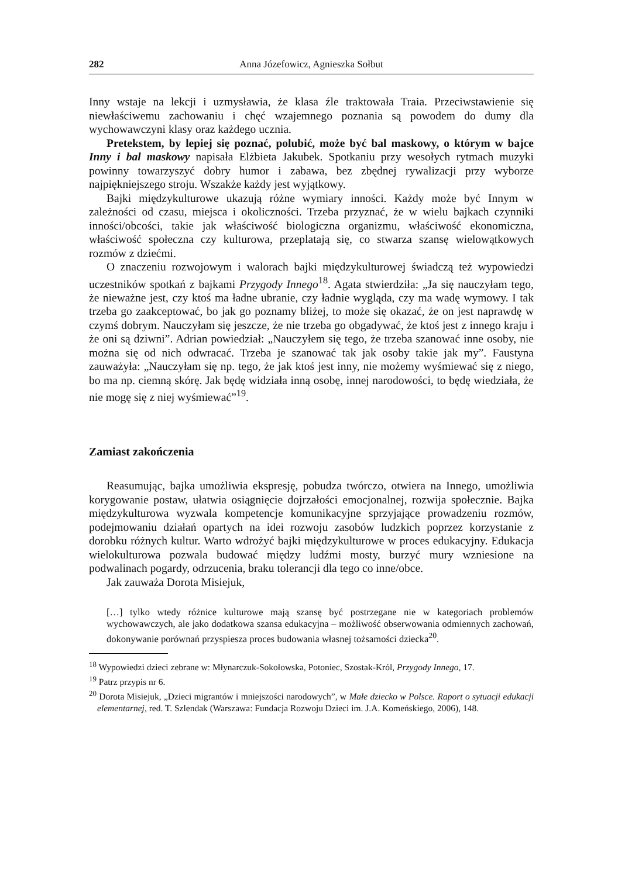282 Anna Józefowicz, Agnieszka Sołbut
Inny wstaje na lekcji i uzmysławia, że klasa źle traktowała Traia. Przeciwstawienie się niewłaściwemu zachowaniu i chęć wzajemnego poznania są powodem do dumy dla wychowawczyni klasy oraz każdego ucznia.
Pretekstem, by lepiej się poznać, polubić, może być bal maskowy, o którym w bajce Inny i bal maskowy napisała Elżbieta Jakubek. Spotkaniu przy wesołych rytmach muzyki powinny towarzyszyć dobry humor i zabawa, bez zbędnej rywalizacji przy wyborze najpiękniejszego stroju. Wszakże każdy jest wyjątkowy.
Bajki międzykulturowe ukazują różne wymiary inności. Każdy może być Innym w zależności od czasu, miejsca i okoliczności. Trzeba przyznać, że w wielu bajkach czynniki inności/obcości, takie jak właściwość biologiczna organizmu, właściwość ekonomiczna, właściwość społeczna czy kulturowa, przeplatają się, co stwarza szansę wielowątkowych rozmów z dziećmi.
O znaczeniu rozwojowym i walorach bajki międzykulturowej świadczą też wypowiedzi uczestników spotkań z bajkami Przygody Innego<sup>18</sup>. Agata stwierdziła: „Ja się nauczyłam tego, że nieważne jest, czy ktoś ma ładne ubranie, czy ładnie wygląda, czy ma wadę wymowy. I tak trzeba go zaakceptować, bo jak go poznamy bliżej, to może się okazać, że on jest naprawdę w czymś dobrym. Nauczyłam się jeszcze, że nie trzeba go obgadywać, że ktoś jest z innego kraju i że oni są dziwni”. Adrian powiedział: „Nauczyłem się tego, że trzeba szanować inne osoby, nie można się od nich odwracać. Trzeba je szanować tak jak osoby takie jak my”. Faustyna zauważyła: „Nauczyłam się np. tego, że jak ktoś jest inny, nie możemy wyśmiewać się z niego, bo ma np. ciemną skórę. Jak będę widziała inną osobę, innej narodowości, to będę wiedziała, że nie mogę się z niej wyśmiewać”<sup>19</sup>.
Zamiast zakończenia
Reasumując, bajka umożliwia ekspresję, pobudza twórczo, otwiera na Innego, umożliwia korygowanie postaw, ułatwia osiągnięcie dojrzałości emocjonalnej, rozwija społecznie. Bajka międzykulturowa wyzwala kompetencje komunikacyjne sprzyjające prowadzeniu rozmów, podejmowaniu działań opartych na idei rozwoju zasobów ludzkich poprzez korzystanie z dorobku różnych kultur. Warto wdrożyć bajki międzykulturowe w proces edukacyjny. Edukacja wielokulturowa pozwala budować między ludźmi mosty, burzyć mury wzniesione na podwalinach pogardy, odrzucenia, braku tolerancji dla tego co inne/obce.
Jak zauważa Dorota Misiejuk,
[…] tylko wtedy różnice kulturowe mają szansę być postrzegane nie w kategoriach problemów wychowawczych, ale jako dodatkowa szansa edukacyjna – możliwość obserwowania odmiennych zachowań, dokonywanie porównań przyspiesza proces budowania własnej tożsamości dziecka<sup>20</sup>.
<sup>18</sup> Wypowiedzi dzieci zebrane w: Młynarczuk-Sokołowska, Potoniec, Szostak-Król, Przygody Innego, 17.
<sup>19</sup> Patrz przypis nr 6.
<sup>20</sup> Dorota Misiejuk, „Dzieci migrantów i mniejszości narodowych”, w Małe dziecko w Polsce. Raport o sytuacji edukacji elementarnej, red. T. Szlendak (Warszawa: Fundacja Rozwoju Dzieci im. J.A. Komeńskiego, 2006), 148.